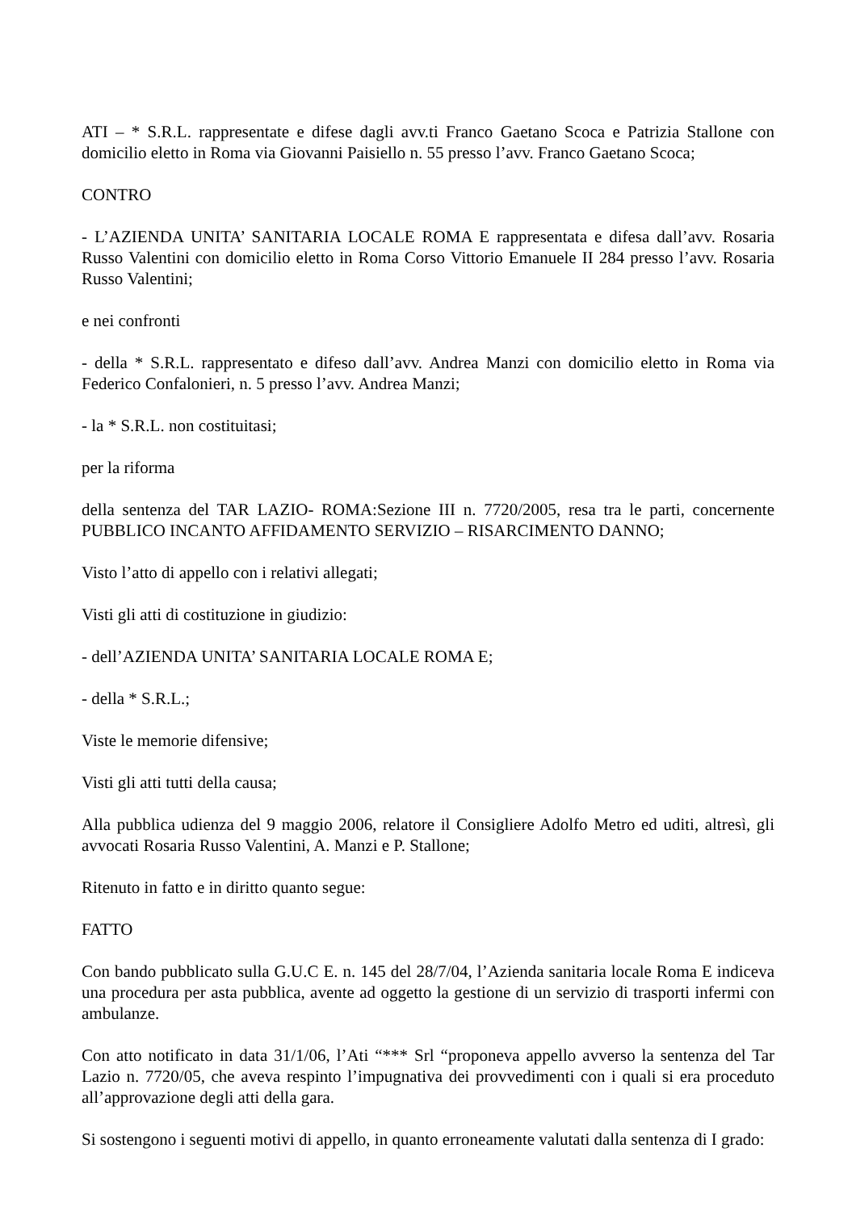ATI – * S.R.L. rappresentate e difese dagli avv.ti Franco Gaetano Scoca e Patrizia Stallone con domicilio eletto in Roma via Giovanni Paisiello n. 55 presso l’avv. Franco Gaetano Scoca;
CONTRO
- L’AZIENDA UNITA’ SANITARIA LOCALE ROMA E rappresentata e difesa dall’avv. Rosaria Russo Valentini con domicilio eletto in Roma Corso Vittorio Emanuele II 284 presso l’avv. Rosaria Russo Valentini;
e nei confronti
- della * S.R.L. rappresentato e difeso dall’avv. Andrea Manzi con domicilio eletto in Roma via Federico Confalonieri, n. 5 presso l’avv. Andrea Manzi;
- la * S.R.L. non costituitasi;
per la riforma
della sentenza del TAR LAZIO- ROMA:Sezione III n. 7720/2005, resa tra le parti, concernente PUBBLICO INCANTO AFFIDAMENTO SERVIZIO – RISARCIMENTO DANNO;
Visto l’atto di appello con i relativi allegati;
Visti gli atti di costituzione in giudizio:
- dell’AZIENDA UNITA’ SANITARIA LOCALE ROMA E;
- della * S.R.L.;
Viste le memorie difensive;
Visti gli atti tutti della causa;
Alla pubblica udienza del 9 maggio 2006, relatore il Consigliere Adolfo Metro ed uditi, altresì, gli avvocati Rosaria Russo Valentini, A. Manzi e P. Stallone;
Ritenuto in fatto e in diritto quanto segue:
FATTO
Con bando pubblicato sulla G.U.C E. n. 145 del 28/7/04, l’Azienda sanitaria locale Roma E indiceva una procedura per asta pubblica, avente ad oggetto la gestione di un servizio di trasporti infermi con ambulanze.
Con atto notificato in data 31/1/06, l’Ati “*** Srl “proponeva appello avverso la sentenza del Tar Lazio n. 7720/05, che aveva respinto l’impugnativa dei provvedimenti con i quali si era proceduto all’approvazione degli atti della gara.
Si sostengono i seguenti motivi di appello, in quanto erroneamente valutati dalla sentenza di I grado: